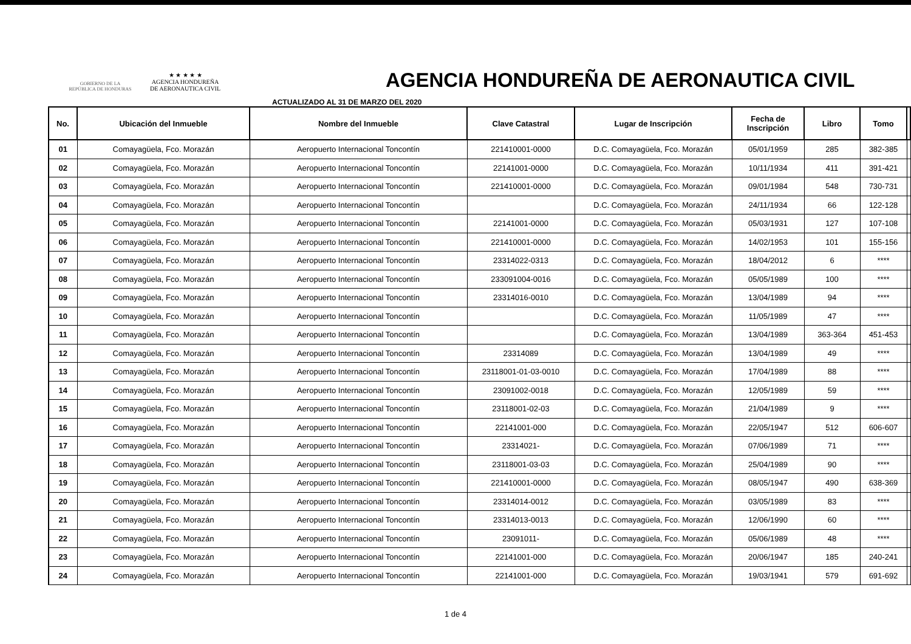GOBIERNO DE LA
REPÚBLICA DE HONDURAS
★ ★ ★ ★ ★
AGENCIA HONDUREÑA
DE AERONAUTICA CIVIL
AGENCIA HONDUREÑA DE AERONAUTICA CIVIL
ACTUALIZADO AL 31 DE MARZO DEL 2020
| No. | Ubicación del Inmueble | Nombre del Inmueble | Clave Catastral | Lugar de Inscripción | Fecha de Inscripción | Libro | Tomo | |
| --- | --- | --- | --- | --- | --- | --- | --- | --- |
| 01 | Comayagüela, Fco. Morazán | Aeropuerto Internacional Toncontín | 221410001-0000 | D.C. Comayagüela, Fco. Morazán | 05/01/1959 | 285 | 382-385 | |
| 02 | Comayagüela, Fco. Morazán | Aeropuerto Internacional Toncontín | 22141001-0000 | D.C. Comayagüela, Fco. Morazán | 10/11/1934 | 411 | 391-421 | |
| 03 | Comayagüela, Fco. Morazán | Aeropuerto Internacional Toncontín | 221410001-0000 | D.C. Comayagüela, Fco. Morazán | 09/01/1984 | 548 | 730-731 | |
| 04 | Comayagüela, Fco. Morazán | Aeropuerto Internacional Toncontín | | D.C. Comayagüela, Fco. Morazán | 24/11/1934 | 66 | 122-128 | |
| 05 | Comayagüela, Fco. Morazán | Aeropuerto Internacional Toncontín | 22141001-0000 | D.C. Comayagüela, Fco. Morazán | 05/03/1931 | 127 | 107-108 | |
| 06 | Comayagüela, Fco. Morazán | Aeropuerto Internacional Toncontín | 221410001-0000 | D.C. Comayagüela, Fco. Morazán | 14/02/1953 | 101 | 155-156 | |
| 07 | Comayagüela, Fco. Morazán | Aeropuerto Internacional Toncontín | 23314022-0313 | D.C. Comayagüela, Fco. Morazán | 18/04/2012 | 6 | **** | |
| 08 | Comayagüela, Fco. Morazán | Aeropuerto Internacional Toncontín | 233091004-0016 | D.C. Comayagüela, Fco. Morazán | 05/05/1989 | 100 | **** | |
| 09 | Comayagüela, Fco. Morazán | Aeropuerto Internacional Toncontín | 23314016-0010 | D.C. Comayagüela, Fco. Morazán | 13/04/1989 | 94 | **** | |
| 10 | Comayagüela, Fco. Morazán | Aeropuerto Internacional Toncontín | | D.C. Comayagüela, Fco. Morazán | 11/05/1989 | 47 | **** | |
| 11 | Comayagüela, Fco. Morazán | Aeropuerto Internacional Toncontín | | D.C. Comayagüela, Fco. Morazán | 13/04/1989 | 363-364 | 451-453 | |
| 12 | Comayagüela, Fco. Morazán | Aeropuerto Internacional Toncontín | 23314089 | D.C. Comayagüela, Fco. Morazán | 13/04/1989 | 49 | **** | |
| 13 | Comayagüela, Fco. Morazán | Aeropuerto Internacional Toncontín | 23118001-01-03-0010 | D.C. Comayagüela, Fco. Morazán | 17/04/1989 | 88 | **** | |
| 14 | Comayagüela, Fco. Morazán | Aeropuerto Internacional Toncontín | 23091002-0018 | D.C. Comayagüela, Fco. Morazán | 12/05/1989 | 59 | **** | |
| 15 | Comayagüela, Fco. Morazán | Aeropuerto Internacional Toncontín | 23118001-02-03 | D.C. Comayagüela, Fco. Morazán | 21/04/1989 | 9 | **** | |
| 16 | Comayagüela, Fco. Morazán | Aeropuerto Internacional Toncontín | 22141001-000 | D.C. Comayagüela, Fco. Morazán | 22/05/1947 | 512 | 606-607 | |
| 17 | Comayagüela, Fco. Morazán | Aeropuerto Internacional Toncontín | 23314021- | D.C. Comayagüela, Fco. Morazán | 07/06/1989 | 71 | **** | |
| 18 | Comayagüela, Fco. Morazán | Aeropuerto Internacional Toncontín | 23118001-03-03 | D.C. Comayagüela, Fco. Morazán | 25/04/1989 | 90 | **** | |
| 19 | Comayagüela, Fco. Morazán | Aeropuerto Internacional Toncontín | 221410001-0000 | D.C. Comayagüela, Fco. Morazán | 08/05/1947 | 490 | 638-369 | |
| 20 | Comayagüela, Fco. Morazán | Aeropuerto Internacional Toncontín | 23314014-0012 | D.C. Comayagüela, Fco. Morazán | 03/05/1989 | 83 | **** | |
| 21 | Comayagüela, Fco. Morazán | Aeropuerto Internacional Toncontín | 23314013-0013 | D.C. Comayagüela, Fco. Morazán | 12/06/1990 | 60 | **** | |
| 22 | Comayagüela, Fco. Morazán | Aeropuerto Internacional Toncontín | 23091011- | D.C. Comayagüela, Fco. Morazán | 05/06/1989 | 48 | **** | |
| 23 | Comayagüela, Fco. Morazán | Aeropuerto Internacional Toncontín | 22141001-000 | D.C. Comayagüela, Fco. Morazán | 20/06/1947 | 185 | 240-241 | |
| 24 | Comayagüela, Fco. Morazán | Aeropuerto Internacional Toncontín | 22141001-000 | D.C. Comayagüela, Fco. Morazán | 19/03/1941 | 579 | 691-692 | |
1 de 4